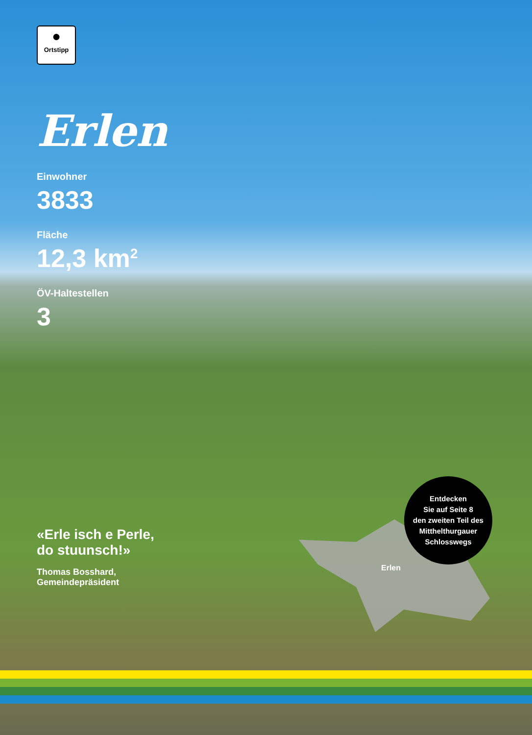●
Ortstipp
Erlen
Einwohner
3833
Fläche
12,3 km<sup>2</sup>
ÖV-Haltestellen
3
«Erle isch e Perle,
do stuunsch!»
Thomas Bosshard,
Gemeindepräsident
Erlen
Entdecken
Sie auf Seite 8
den zweiten Teil des
Mitthelthurgauer
Schlosswegs